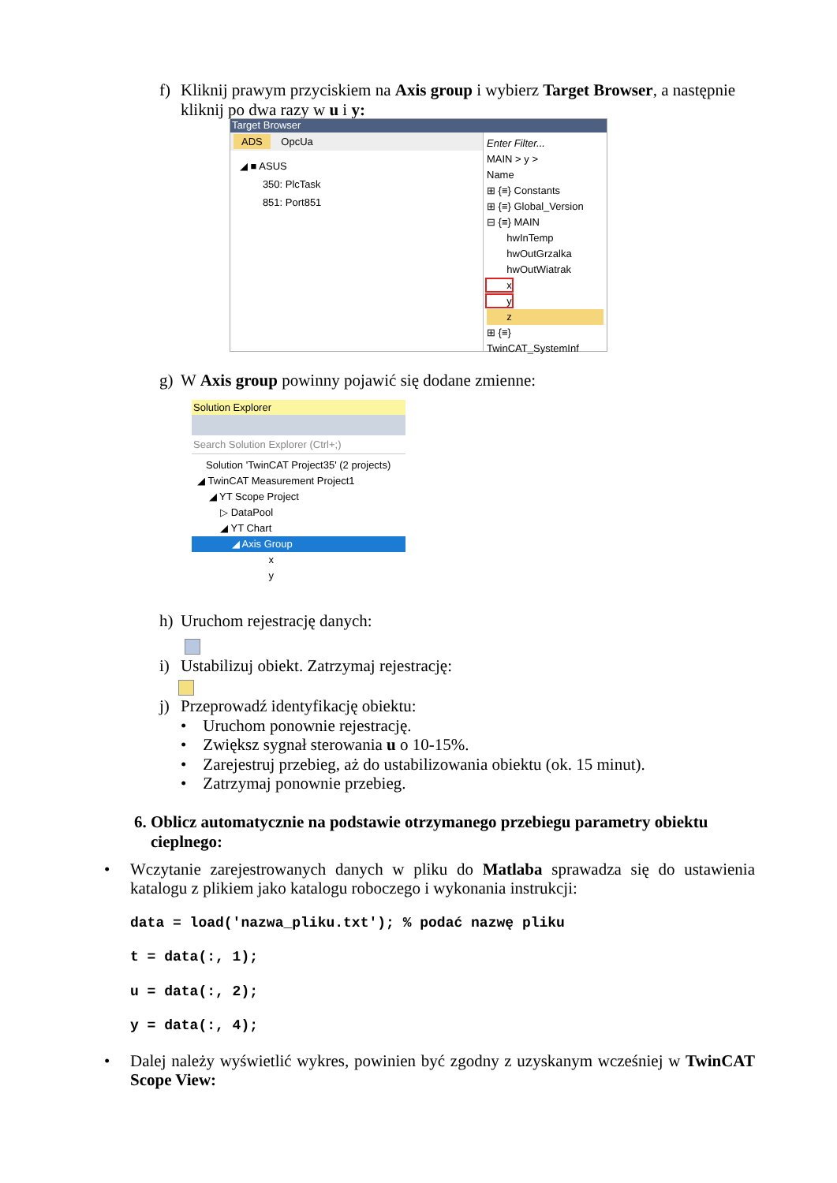f) Kliknij prawym przyciskiem na Axis group i wybierz Target Browser, a następnie
kliknij po dwa razy w u i y:
Target Browser
ADS OpcUa
◢ ■ ASUS
350: PlcTask
851: Port851
Enter Filter...
MAIN > y >
Name
⊞ {≡} Constants
⊞ {≡} Global_Version
⊟ {≡} MAIN
hwInTemp
hwOutGrzalka
hwOutWiatrak
x
y
z
⊞ {≡} TwinCAT_SystemInf
g) W Axis group powinny pojawić się dodane zmienne:
Solution Explorer
Search Solution Explorer (Ctrl+;)
Solution 'TwinCAT Project35' (2 projects)
◢ TwinCAT Measurement Project1
◢ YT Scope Project
▷ DataPool
◢ YT Chart
◢ Axis Group
x
y
h) Uruchom rejestrację danych:
i) Ustabilizuj obiekt. Zatrzymaj rejestrację:
j) Przeprowadź identyfikację obiektu:
• Uruchom ponownie rejestrację.
• Zwiększ sygnał sterowania u o 10-15%.
• Zarejestruj przebieg, aż do ustabilizowania obiektu (ok. 15 minut).
• Zatrzymaj ponownie przebieg.
6. Oblicz automatycznie na podstawie otrzymanego przebiegu parametry obiektu
cieplnego:
•
Wczytanie zarejestrowanych danych w pliku do Matlaba sprawadza się do ustawienia katalogu z plikiem jako katalogu roboczego i wykonania instrukcji:
data = load('nazwa_pliku.txt'); % podać nazwę pliku
t = data(:, 1);
u = data(:, 2);
y = data(:, 4);
•
Dalej należy wyświetlić wykres, powinien być zgodny z uzyskanym wcześniej w TwinCAT Scope View: